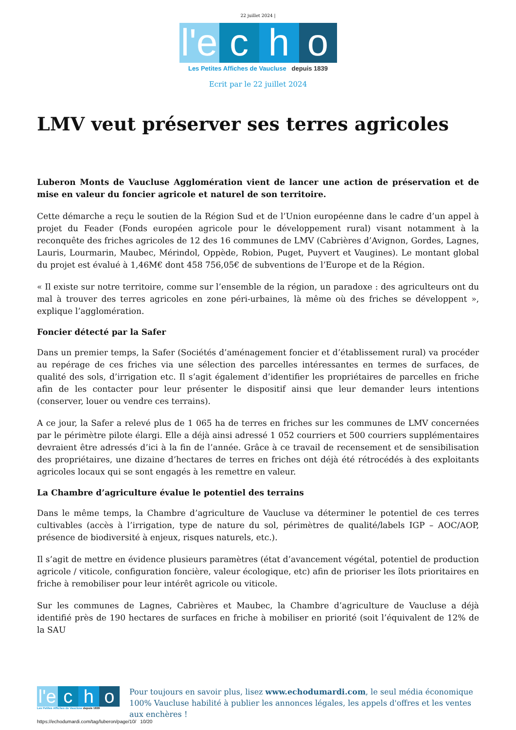22 juillet 2024 |
l'e
c
h
o
Les Petites Affiches de Vaucluse depuis 1839
Ecrit par le 22 juillet 2024
LMV veut préserver ses terres agricoles
Luberon Monts de Vaucluse Agglomération vient de lancer une action de préservation et de mise en valeur du foncier agricole et naturel de son territoire.
Cette démarche a reçu le soutien de la Région Sud et de l’Union européenne dans le cadre d’un appel à projet du Feader (Fonds européen agricole pour le développement rural) visant notamment à la reconquête des friches agricoles de 12 des 16 communes de LMV (Cabrières d’Avignon, Gordes, Lagnes, Lauris, Lourmarin, Maubec, Mérindol, Oppède, Robion, Puget, Puyvert et Vaugines). Le montant global du projet est évalué à 1,46M€ dont 458 756,05€ de subventions de l’Europe et de la Région.
« Il existe sur notre territoire, comme sur l’ensemble de la région, un paradoxe : des agriculteurs ont du mal à trouver des terres agricoles en zone péri-urbaines, là même où des friches se développent », explique l’agglomération.
Foncier détecté par la Safer
Dans un premier temps, la Safer (Sociétés d’aménagement foncier et d’établissement rural) va procéder au repérage de ces friches via une sélection des parcelles intéressantes en termes de surfaces, de qualité des sols, d’irrigation etc. Il s’agit également d’identifier les propriétaires de parcelles en friche afin de les contacter pour leur présenter le dispositif ainsi que leur demander leurs intentions (conserver, louer ou vendre ces terrains).
A ce jour, la Safer a relevé plus de 1 065 ha de terres en friches sur les communes de LMV concernées par le périmètre pilote élargi. Elle a déjà ainsi adressé 1 052 courriers et 500 courriers supplémentaires devraient être adressés d’ici à la fin de l’année. Grâce à ce travail de recensement et de sensibilisation des propriétaires, une dizaine d’hectares de terres en friches ont déjà été rétrocédés à des exploitants agricoles locaux qui se sont engagés à les remettre en valeur.
La Chambre d’agriculture évalue le potentiel des terrains
Dans le même temps, la Chambre d’agriculture de Vaucluse va déterminer le potentiel de ces terres cultivables (accès à l’irrigation, type de nature du sol, périmètres de qualité/labels IGP – AOC/AOP, présence de biodiversité à enjeux, risques naturels, etc.).
Il s’agit de mettre en évidence plusieurs paramètres (état d’avancement végétal, potentiel de production agricole / viticole, configuration foncière, valeur écologique, etc) afin de prioriser les îlots prioritaires en friche à remobiliser pour leur intérêt agricole ou viticole.
Sur les communes de Lagnes, Cabrières et Maubec, la Chambre d’agriculture de Vaucluse a déjà identifié près de 190 hectares de surfaces en friche à mobiliser en priorité (soit l’équivalent de 12% de la SAU
l'e c h o
Les Petites Affiches de Vaucluse depuis 1839
Pour toujours en savoir plus, lisez www.echodumardi.com, le seul média économique 100% Vaucluse habilité à publier les annonces légales, les appels d'offres et les ventes aux enchères !
https://echodumardi.com/tag/luberon/page/10/ 10/20